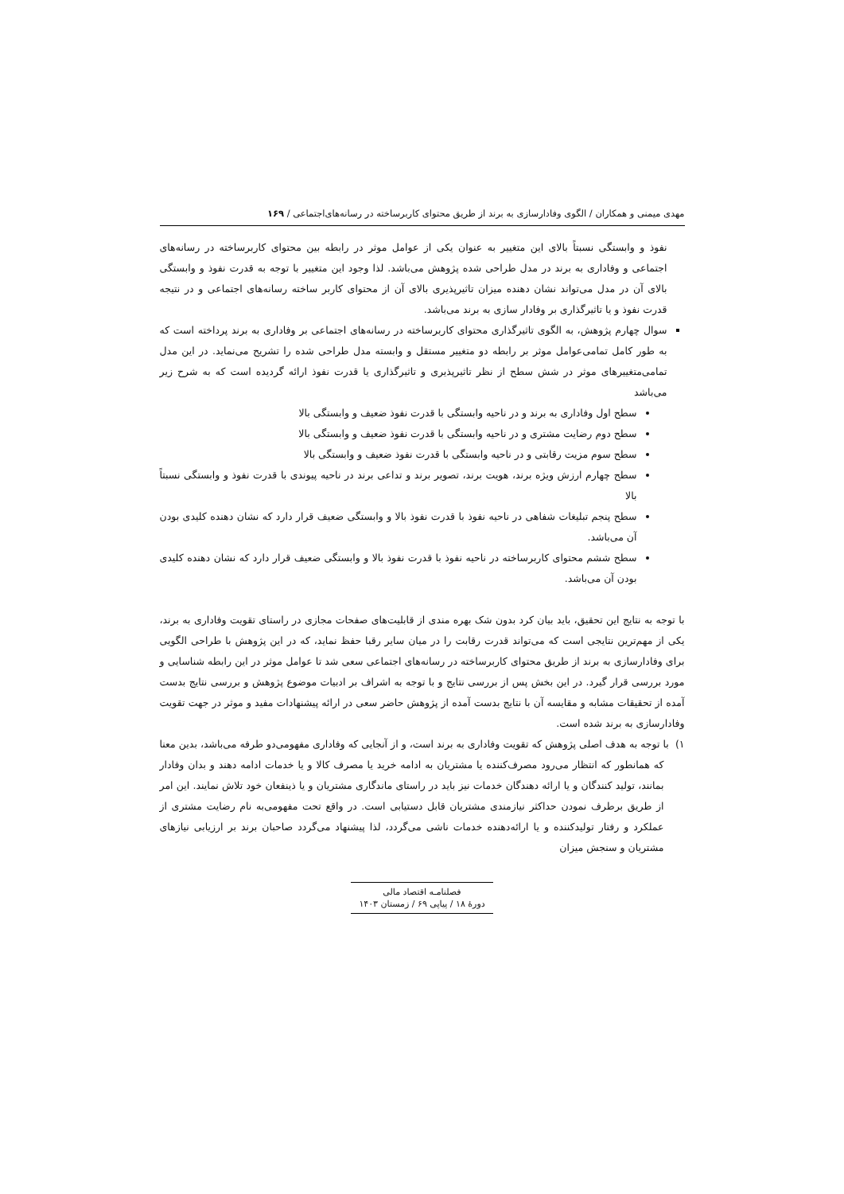مهدی میمنی و همکاران / الگوی وفادارسازی به برند از طریق محتوای کاربرساخته در رسانه‌های‌اجتماعی / ۱۶۹
نفوذ و وابستگی نسبتاً بالای این متغییر به عنوان یکی از عوامل موثر در رابطه بین محتوای کاربرساخته در رسانه‌های اجتماعی و وفاداری به برند در مدل طراحی شده پژوهش می‌باشد. لذا وجود این متغییر با توجه به قدرت نفوذ و وابستگی بالای آن در مدل می‌تواند نشان دهنده میزان تاثیرپذیری بالای آن از محتوای کاربر ساخته رسانه‌های اجتماعی و در نتیجه قدرت نفوذ و یا تاثیرگذاری بر وفادار سازی به برند می‌باشد.
سوال چهارم پژوهش، به الگوی تاثیرگذاری محتوای کاربرساخته در رسانه‌های اجتماعی بر وفاداری به برند پرداخته است که به طور کامل تمامی‌عوامل موثر بر رابطه دو متغییر مستقل و وابسته مدل طراحی شده را تشریح می‌نماید. در این مدل تمامی‌متغییرهای موثر در شش سطح از نظر تاثیرپذیری و تاثیرگذاری یا قدرت نفوذ ارائه گردیده است که به شرح زیر می‌باشد
سطح اول وفاداری به برند و در ناحیه وابستگی با قدرت نفوذ ضعیف و وابستگی بالا
سطح دوم رضایت مشتری و در ناحیه وابستگی با قدرت نفوذ ضعیف و وابستگی بالا
سطح سوم مزیت رقابتی و در ناحیه وابستگی با قدرت نفوذ ضعیف و وابستگی بالا
سطح چهارم ارزش ویژه برند، هویت برند، تصویر برند و تداعی برند در ناحیه پیوندی با قدرت نفوذ و وابستگی نسبتاً بالا
سطح پنجم تبلیغات شفاهی در ناحیه نفوذ با قدرت نفوذ بالا و وابستگی ضعیف قرار دارد که نشان دهنده کلیدی بودن آن می‌باشد.
سطح ششم محتوای کاربرساخته در ناحیه نفوذ با قدرت نفوذ بالا و وابستگی ضعیف قرار دارد که نشان دهنده کلیدی بودن آن می‌باشد.
با توجه به نتایج این تحقیق، باید بیان کرد بدون شک بهره مندی از قابلیت‌های صفحات مجازی در راستای تقویت وفاداری به برند، یکی از مهم‌ترین نتایجی است که می‌تواند قدرت رقابت را در میان سایر رقبا حفظ نماید، که در این پژوهش با طراحی الگویی برای وفادارسازی به برند از طریق محتوای کاربرساخته در رسانه‌های اجتماعی سعی شد تا عوامل موثر در این رابطه شناسایی و مورد بررسی قرار گیرد. در این بخش پس از بررسی نتایج و با توجه به اشراف بر ادبیات موضوع پژوهش و بررسی نتایج بدست آمده از تحقیقات مشابه و مقایسه آن با نتایج بدست آمده از پژوهش حاضر سعی در ارائه پیشنهادات مفید و موثر در جهت تقویت وفادارسازی به برند شده است.
۱) با توجه به هدف اصلی پژوهش که تقویت وفاداری به برند است، و از آنجایی که وفاداری مفهومی‌دو طرفه می‌باشد، بدین معنا که همانطور که انتظار می‌رود مصرف‌کننده یا مشتریان به ادامه خرید یا مصرف کالا و یا خدمات ادامه دهند و بدان وفادار بمانند، تولید کنندگان و یا ارائه دهندگان خدمات نیز باید در راستای ماندگاری مشتریان و یا ذینفعان خود تلاش نمایند. این امر از طریق برطرف نمودن حداکثر نیازمندی مشتریان قابل دستیابی است. در واقع تحت مفهومی‌به نام رضایت مشتری از عملکرد و رفتار تولیدکننده و یا ارائه‌دهنده خدمات ناشی می‌گردد، لذا پیشنهاد می‌گردد صاحبان برند بر ارزیابی نیازهای مشتریان و سنجش میزان
فصلنامـه اقتصاد مالی
دورهٔ ۱۸ / پیاپی ۶۹ / زمستان ۱۴۰۳